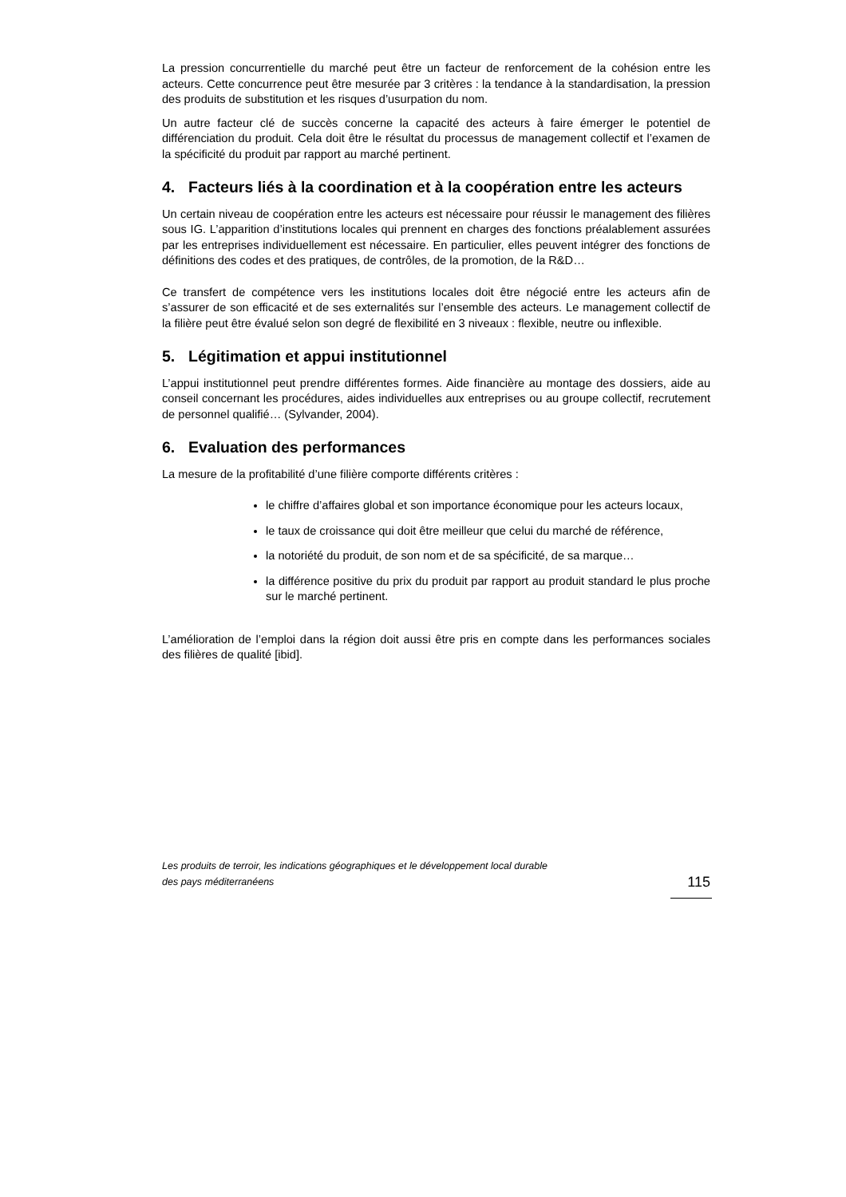La pression concurrentielle du marché peut être un facteur de renforcement de la cohésion entre les acteurs. Cette concurrence peut être mesurée par 3 critères : la tendance à la standardisation, la pression des produits de substitution et les risques d’usurpation du nom.
Un autre facteur clé de succès concerne la capacité des acteurs à faire émerger le potentiel de différenciation du produit. Cela doit être le résultat du processus de management collectif et l’examen de la spécificité du produit par rapport au marché pertinent.
4. Facteurs liés à la coordination et à la coopération entre les acteurs
Un certain niveau de coopération entre les acteurs est nécessaire pour réussir le management des filières sous IG. L’apparition d’institutions locales qui prennent en charges des fonctions préalablement assurées par les entreprises individuellement est nécessaire. En particulier, elles peuvent intégrer des fonctions de définitions des codes et des pratiques, de contrôles, de la promotion, de la R&D…
Ce transfert de compétence vers les institutions locales doit être négocié entre les acteurs afin de s’assurer de son efficacité et de ses externalités sur l’ensemble des acteurs. Le management collectif de la filière peut être évalué selon son degré de flexibilité en 3 niveaux : flexible, neutre ou inflexible.
5. Légitimation et appui institutionnel
L’appui institutionnel peut prendre différentes formes. Aide financière au montage des dossiers, aide au conseil concernant les procédures, aides individuelles aux entreprises ou au groupe collectif, recrutement de personnel qualifié… (Sylvander, 2004).
6. Evaluation des performances
La mesure de la profitabilité d’une filière comporte différents critères :
le chiffre d’affaires global et son importance économique pour les acteurs locaux,
le taux de croissance qui doit être meilleur que celui du marché de référence,
la notoriété du produit, de son nom et de sa spécificité, de sa marque…
la différence positive du prix du produit par rapport au produit standard le plus proche sur le marché pertinent.
L’amélioration de l’emploi dans la région doit aussi être pris en compte dans les performances sociales des filières de qualité [ibid].
Les produits de terroir, les indications géographiques et le développement local durable
des pays méditerranéens
115